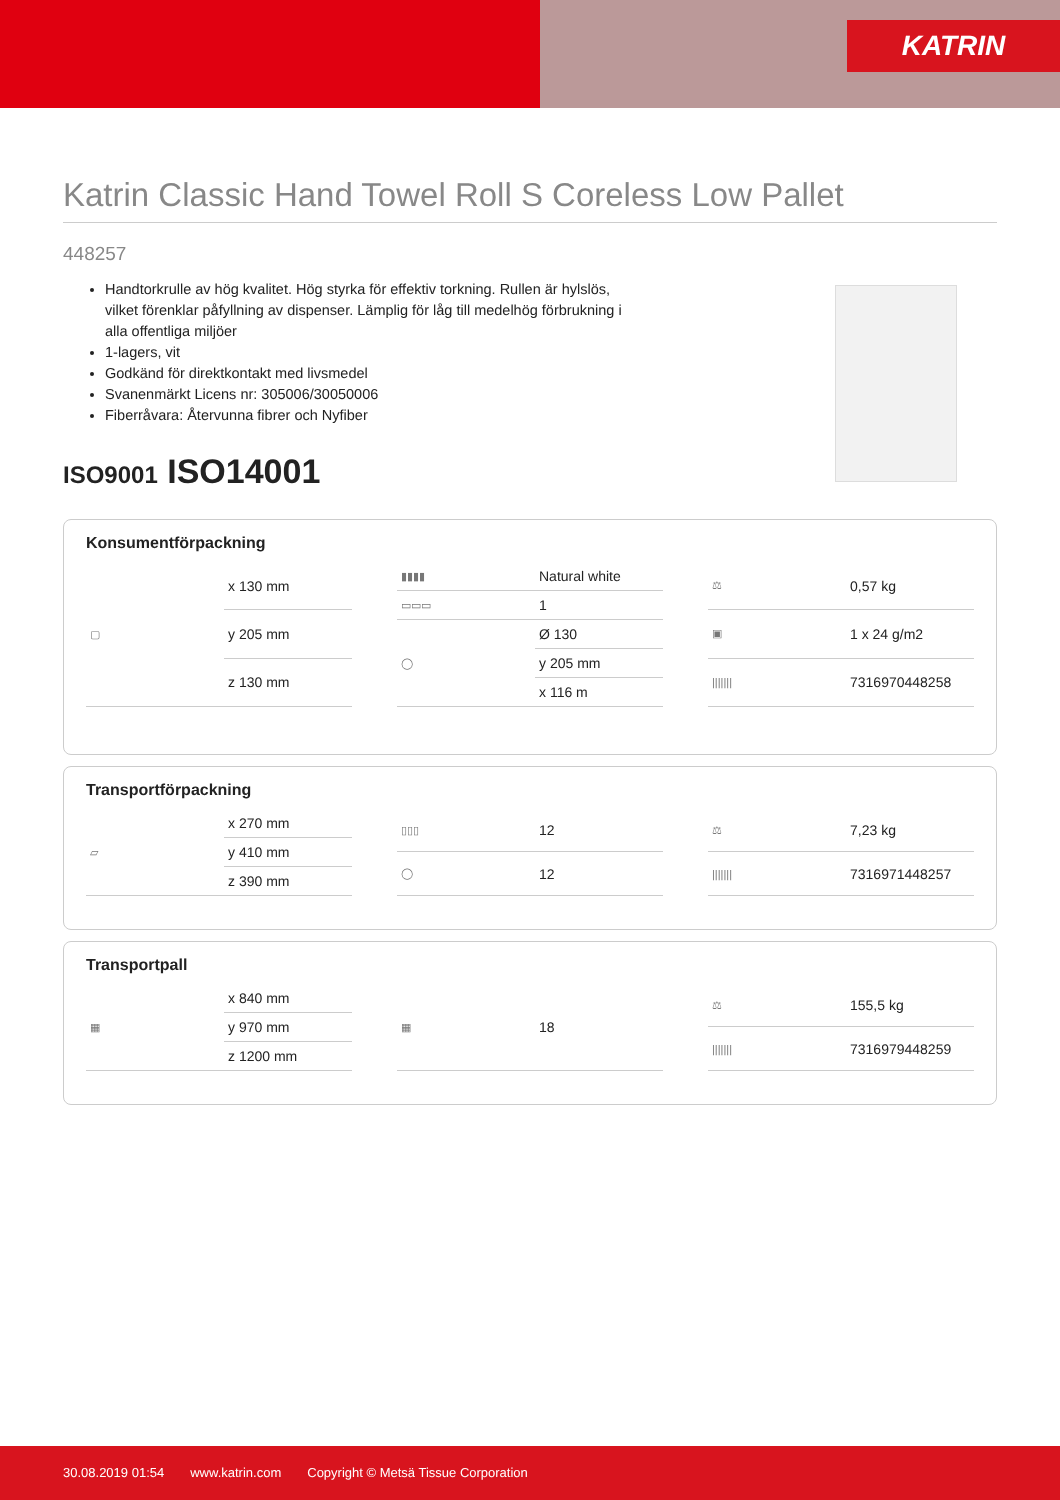KATRIN
Katrin Classic Hand Towel Roll S Coreless Low Pallet
448257
Handtorkrulle av hög kvalitet. Hög styrka för effektiv torkning. Rullen är hylslös, vilket förenklar påfyllning av dispenser. Lämplig för låg till medelhög förbrukning i alla offentliga miljöer
1-lagers, vit
Godkänd för direktkontakt med livsmedel
Svanenmärkt Licens nr: 305006/30050006
Fiberråvara: Återvunna fibrer och Nyfiber
ISO9001 ISO14001
Konsumentförpackning
| ▢ | x 130 mm |
| | y 205 mm |
| | z 130 mm |
| ▮▮▮▮ | Natural white |
| ▭▭▭ | 1 |
| ◯ | Ø 130 |
| | y 205 mm |
| | x 116 m |
| ⚖ | 0,57 kg |
| ▣ | 1 x 24 g/m2 |
| /////// | 7316970448258 |
Transportförpackning
| ▱ | x 270 mm |
| | y 410 mm |
| | z 390 mm |
| ▯▯▯ | 12 |
| ◯ | 12 |
| ⚖ | 7,23 kg |
| /////// | 7316971448257 |
Transportpall
| ▦ | x 840 mm |
| | y 970 mm |
| | z 1200 mm |
| ▦ | 18 |
| ⚖ | 155,5 kg |
| /////// | 7316979448259 |
30.08.2019 01:54 www.katrin.com Copyright © Metsä Tissue Corporation